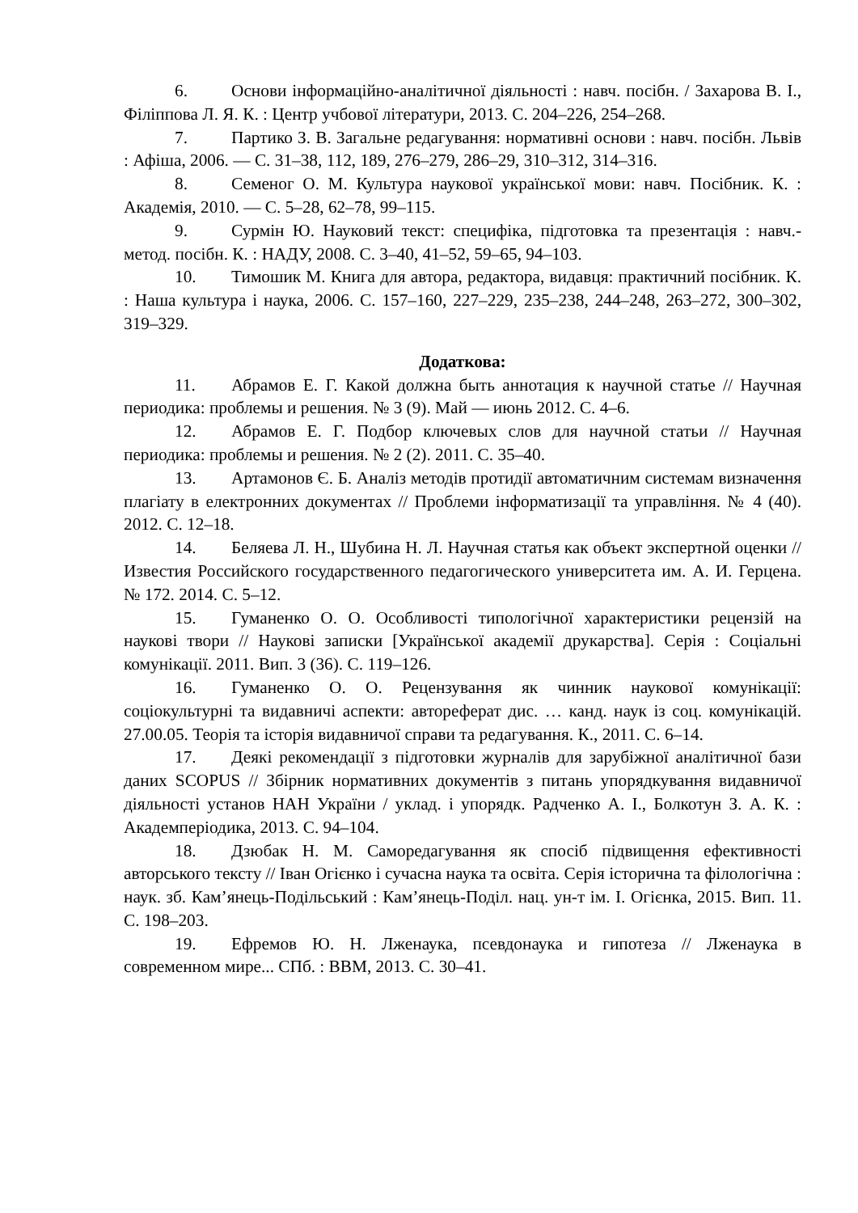6. Основи інформаційно-аналітичної діяльності : навч. посібн. / Захарова В. І., Філіппова Л. Я. К. : Центр учбової літератури, 2013. С. 204–226, 254–268.
7. Партико З. В. Загальне редагування: нормативні основи : навч. посібн. Львів : Афіша, 2006. — С. 31–38, 112, 189, 276–279, 286–29, 310–312, 314–316.
8. Семеног О. М. Культура наукової української мови: навч. Посібник. К. : Академія, 2010. — С. 5–28, 62–78, 99–115.
9. Сурмін Ю. Науковий текст: специфіка, підготовка та презентація : навч.-метод. посібн. К. : НАДУ, 2008. С. 3–40, 41–52, 59–65, 94–103.
10. Тимошик М. Книга для автора, редактора, видавця: практичний посібник. К. : Наша культура і наука, 2006. С. 157–160, 227–229, 235–238, 244–248, 263–272, 300–302, 319–329.
Додаткова:
11. Абрамов Е. Г. Какой должна быть аннотация к научной статье // Научная периодика: проблемы и решения. № 3 (9). Май — июнь 2012. С. 4–6.
12. Абрамов Е. Г. Подбор ключевых слов для научной статьи // Научная периодика: проблемы и решения. № 2 (2). 2011. С. 35–40.
13. Артамонов Є. Б. Аналіз методів протидії автоматичним системам визначення плагіату в електронних документах // Проблеми інформатизації та управління. № 4 (40). 2012. С. 12–18.
14. Беляева Л. Н., Шубина Н. Л. Научная статья как объект экспертной оценки // Известия Российского государственного педагогического университета им. А. И. Герцена. № 172. 2014. С. 5–12.
15. Гуманенко О. О. Особливості типологічної характеристики рецензій на наукові твори // Наукові записки [Української академії друкарства]. Серія : Соціальні комунікації. 2011. Вип. 3 (36). С. 119–126.
16. Гуманенко О. О. Рецензування як чинник наукової комунікації: соціокультурні та видавничі аспекти: автореферат дис. … канд. наук із соц. комунікацій. 27.00.05. Теорія та історія видавничої справи та редагування. К., 2011. С. 6–14.
17. Деякі рекомендації з підготовки журналів для зарубіжної аналітичної бази даних SCOPUS // Збірник нормативних документів з питань упорядкування видавничої діяльності установ НАН України / уклад. і упорядк. Радченко А. І., Болкотун З. А. К. : Академперіодика, 2013. С. 94–104.
18. Дзюбак Н. М. Саморедагування як спосіб підвищення ефективності авторського тексту // Іван Огієнко і сучасна наука та освіта. Серія історична та філологічна : наук. зб. Кам’янець-Подільський : Кам’янець-Поділ. нац. ун-т ім. І. Огієнка, 2015. Вип. 11. С. 198–203.
19. Ефремов Ю. Н. Лженаука, псевдонаука и гипотеза // Лженаука в современном мире... СПб. : ВВМ, 2013. С. 30–41.